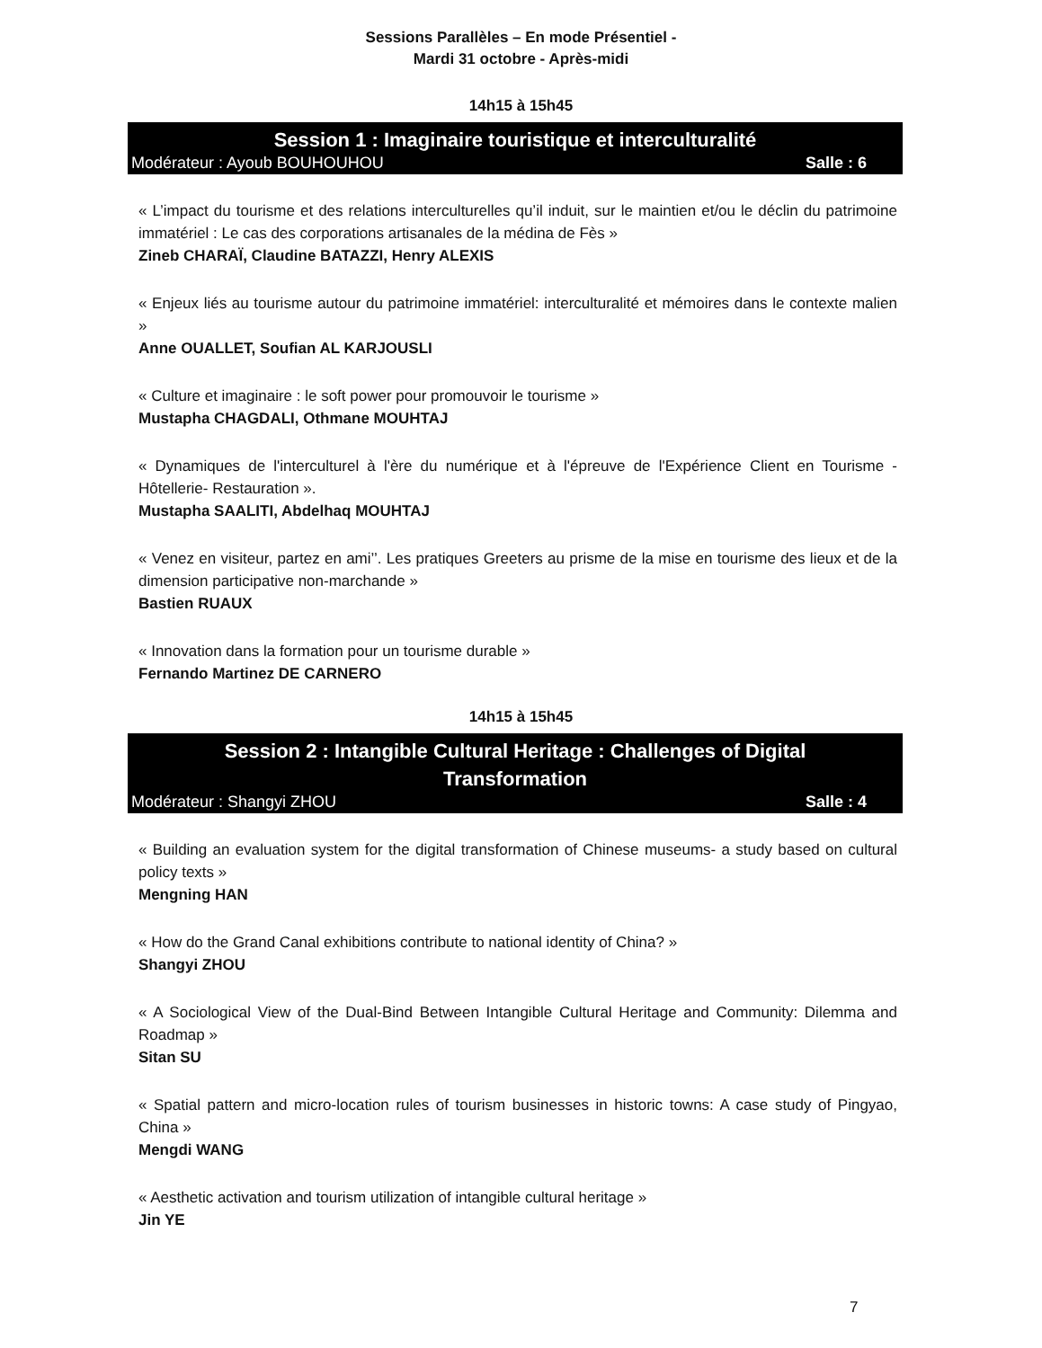Sessions Parallèles – En mode Présentiel -
Mardi 31 octobre - Après-midi
14h15 à 15h45
Session 1 : Imaginaire touristique et interculturalité
Modérateur : Ayoub BOUHOUHOU Salle : 6
« L’impact du tourisme et des relations interculturelles qu’il induit, sur le maintien et/ou le déclin du patrimoine immatériel : Le cas des corporations artisanales de la médina de Fès »
Zineb CHARAÏ, Claudine BATAZZI, Henry ALEXIS
« Enjeux liés au tourisme autour du patrimoine immatériel: interculturalité et mémoires dans le contexte malien »
Anne OUALLET, Soufian AL KARJOUSLI
« Culture et imaginaire : le soft power pour promouvoir le tourisme »
Mustapha CHAGDALI, Othmane MOUHTAJ
« Dynamiques de l'interculturel à l'ère du numérique et à l'épreuve de l'Expérience Client en Tourisme - Hôtellerie- Restauration ».
Mustapha SAALITI, Abdelhaq MOUHTAJ
« Venez en visiteur, partez en ami’’. Les pratiques Greeters au prisme de la mise en tourisme des lieux et de la dimension participative non-marchande »
Bastien RUAUX
« Innovation dans la formation pour un tourisme durable »
Fernando Martinez DE CARNERO
14h15 à 15h45
Session 2 : Intangible Cultural Heritage : Challenges of Digital
Transformation
Modérateur : Shangyi ZHOU Salle : 4
« Building an evaluation system for the digital transformation of Chinese museums- a study based on cultural policy texts »
Mengning HAN
« How do the Grand Canal exhibitions contribute to national identity of China? »
Shangyi ZHOU
« A Sociological View of the Dual-Bind Between Intangible Cultural Heritage and Community: Dilemma and Roadmap »
Sitan SU
« Spatial pattern and micro-location rules of tourism businesses in historic towns: A case study of Pingyao, China »
Mengdi WANG
« Aesthetic activation and tourism utilization of intangible cultural heritage »
Jin YE
7